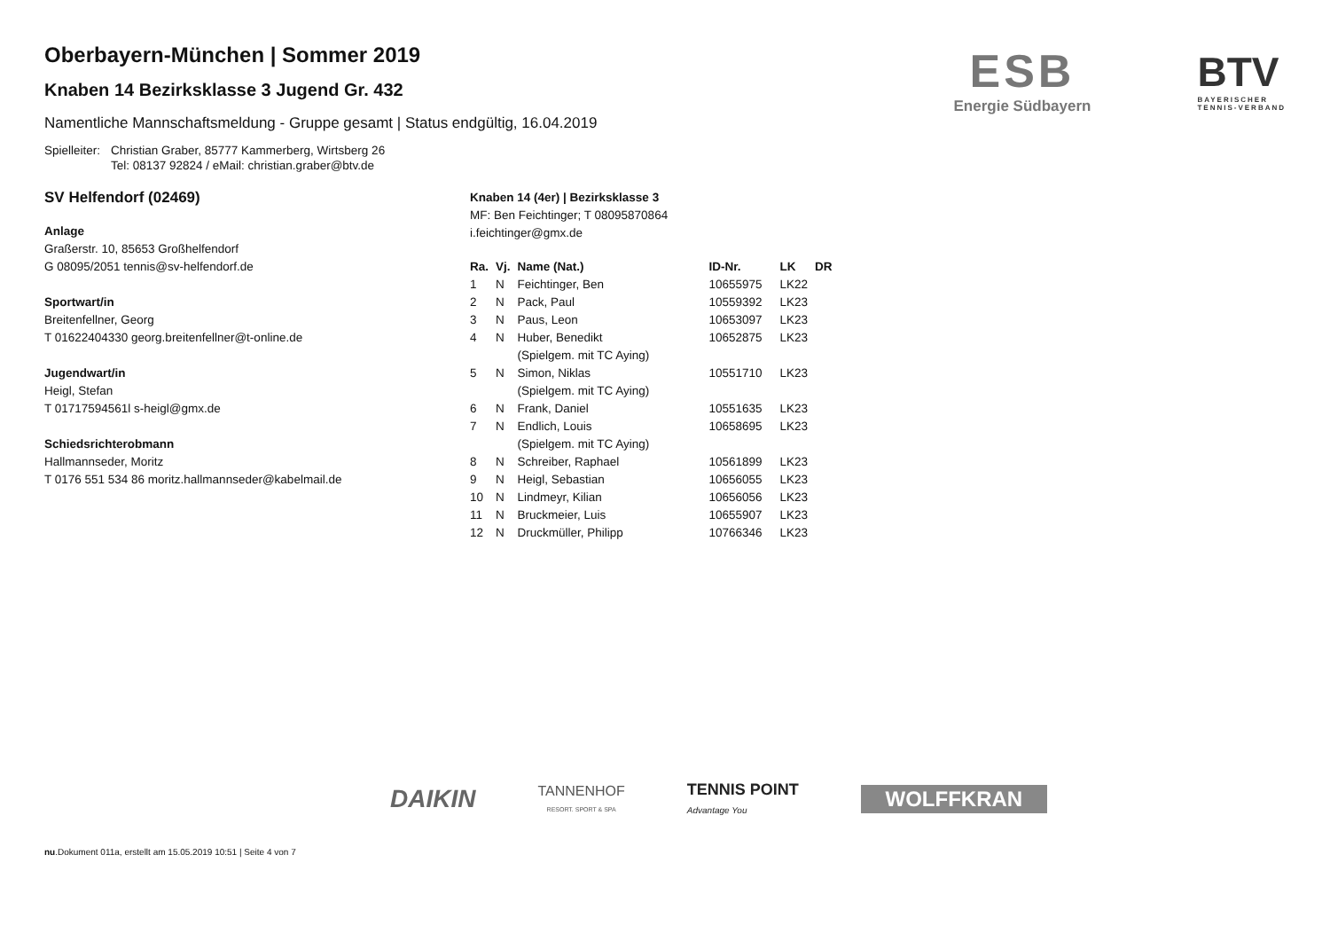ESB
Energie Südbayern
BTV
BAYERISCHER
TENNIS-VERBAND
Oberbayern-München | Sommer 2019
Knaben 14 Bezirksklasse 3 Jugend Gr. 432
Namentliche Mannschaftsmeldung - Gruppe gesamt | Status endgültig, 16.04.2019
Spielleiter:
Christian Graber, 85777 Kammerberg, Wirtsberg 26
Tel: 08137 92824 / eMail: christian.graber@btv.de
SV Helfendorf (02469)
Anlage
Graßerstr. 10, 85653 Großhelfendorf
G 08095/2051 tennis@sv-helfendorf.de
Sportwart/in
Breitenfellner, Georg
T 01622404330 georg.breitenfellner@t-online.de
Jugendwart/in
Heigl, Stefan
T 01717594561l s-heigl@gmx.de
Schiedsrichterobmann
Hallmannseder, Moritz
T 0176 551 534 86 moritz.hallmannseder@kabelmail.de
Knaben 14 (4er) | Bezirksklasse 3
MF: Ben Feichtinger; T 08095870864
i.feichtinger@gmx.de
| Ra. | Vj. | Name (Nat.) | ID-Nr. | LK | DR |
| --- | --- | --- | --- | --- | --- |
| 1 | N | Feichtinger, Ben | 10655975 | LK22 | |
| 2 | N | Pack, Paul | 10559392 | LK23 | |
| 3 | N | Paus, Leon | 10653097 | LK23 | |
| 4 | N | Huber, Benedikt (Spielgem. mit TC Aying) | 10652875 | LK23 | |
| 5 | N | Simon, Niklas (Spielgem. mit TC Aying) | 10551710 | LK23 | |
| 6 | N | Frank, Daniel | 10551635 | LK23 | |
| 7 | N | Endlich, Louis (Spielgem. mit TC Aying) | 10658695 | LK23 | |
| 8 | N | Schreiber, Raphael | 10561899 | LK23 | |
| 9 | N | Heigl, Sebastian | 10656055 | LK23 | |
| 10 | N | Lindmeyr, Kilian | 10656056 | LK23 | |
| 11 | N | Bruckmeier, Luis | 10655907 | LK23 | |
| 12 | N | Druckmüller, Philipp | 10766346 | LK23 | |
DAIKIN
TANNENHOF
RESORT. SPORT & SPA
TENNIS POINT
Advantage You
WOLFFKRAN
nu.Dokument 011a, erstellt am 15.05.2019 10:51 | Seite 4 von 7